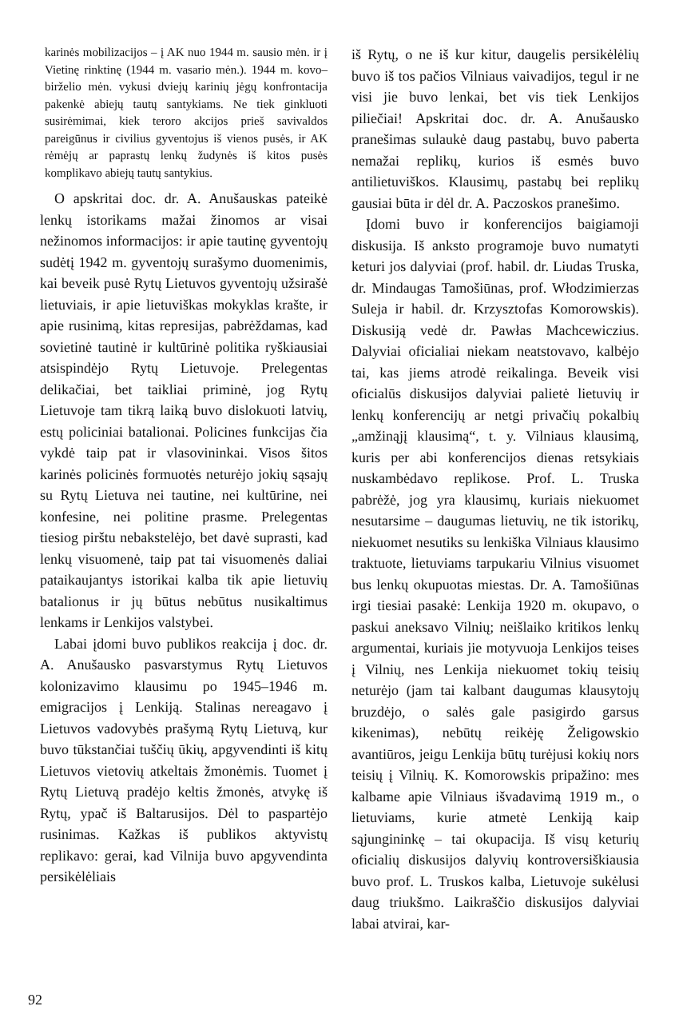karinės mobilizacijos – į AK nuo 1944 m. sausio mėn. ir į Vietinę rinktinę (1944 m. vasario mėn.). 1944 m. kovo–birželio mėn. vykusi dviejų karinių jėgų konfrontacija pakenkė abiejų tautų santykiams. Ne tiek ginkluoti susirėmimai, kiek teroro akcijos prieš savivaldos pareigūnus ir civilius gyventojus iš vienos pusės, ir AK rėmėjų ar paprastų lenkų žudynės iš kitos pusės komplikavo abiejų tautų santykius.
O apskritai doc. dr. A. Anušauskas pateikė lenkų istorikams mažai žinomos ar visai nežinomos informacijos: ir apie tautinę gyventojų sudėtį 1942 m. gyventojų surašymo duomenimis, kai beveik pusė Rytų Lietuvos gyventojų užsirašė lietuviais, ir apie lietuviškas mokyklas krašte, ir apie rusinimą, kitas represijas, pabrėždamas, kad sovietinė tautinė ir kultūrinė politika ryškiausiai atsispindėjo Rytų Lietuvoje. Prelegentas delikačiai, bet taikliai priminė, jog Rytų Lietuvoje tam tikrą laiką buvo dislokuoti latvių, estų policiniai batalionai. Policines funkcijas čia vykdė taip pat ir vlasovininkai. Visos šitos karinės policinės formuotės neturėjo jokių sąsajų su Rytų Lietuva nei tautine, nei kultūrine, nei konfesine, nei politine prasme. Prelegentas tiesiog pirštu nebakstelėjo, bet davė suprasti, kad lenkų visuomenė, taip pat tai visuomenės daliai pataikaujantys istorikai kalba tik apie lietuvių batalionus ir jų būtus nebūtus nusikaltimus lenkams ir Lenkijos valstybei.
Labai įdomi buvo publikos reakcija į doc. dr. A. Anušausko pasvarstymus Rytų Lietuvos kolonizavimo klausimu po 1945–1946 m. emigracijos į Lenkiją. Stalinas nereagavo į Lietuvos vadovybės prašymą Rytų Lietuvą, kur buvo tūkstančiai tuščių ūkių, apgyvendinti iš kitų Lietuvos vietovių atkeltais žmonėmis. Tuomet į Rytų Lietuvą pradėjo keltis žmonės, atvykę iš Rytų, ypač iš Baltarusijos. Dėl to paspartėjo rusinimas. Kažkas iš publikos aktyvistų replikavo: gerai, kad Vilnija buvo apgyvendinta persikėlėliais
iš Rytų, o ne iš kur kitur, daugelis persikėlėlių buvo iš tos pačios Vilniaus vaivadijos, tegul ir ne visi jie buvo lenkai, bet vis tiek Lenkijos piliečiai! Apskritai doc. dr. A. Anušausko pranešimas sulaukė daug pastabų, buvo paberta nemažai replikų, kurios iš esmės buvo antilietuviškos. Klausimų, pastabų bei replikų gausiai būta ir dėl dr. A. Paczoskos pranešimo.
Įdomi buvo ir konferencijos baigiamoji diskusija. Iš anksto programoje buvo numatyti keturi jos dalyviai (prof. habil. dr. Liudas Truska, dr. Mindaugas Tamošiūnas, prof. Włodzimierzas Suleja ir habil. dr. Krzysztofas Komorowskis). Diskusiją vedė dr. Pawłas Machcewiczius. Dalyviai oficialiai niekam neatstovavo, kalbėjo tai, kas jiems atrodė reikalinga. Beveik visi oficialūs diskusijos dalyviai palietė lietuvių ir lenkų konferencijų ar netgi privačių pokalbių „amžinąjį klausimą“, t. y. Vilniaus klausimą, kuris per abi konferencijos dienas retsykiais nuskambėdavo replikose. Prof. L. Truska pabrėžė, jog yra klausimų, kuriais niekuomet nesutarsime – daugumas lietuvių, ne tik istorikų, niekuomet nesutiks su lenkiška Vilniaus klausimo traktuote, lietuviams tarpukariu Vilnius visuomet bus lenkų okupuotas miestas. Dr. A. Tamošiūnas irgi tiesiai pasakė: Lenkija 1920 m. okupavo, o paskui aneksavo Vilnių; neišlaiko kritikos lenkų argumentai, kuriais jie motyvuoja Lenkijos teises į Vilnių, nes Lenkija niekuomet tokių teisių neturėjo (jam tai kalbant daugumas klausytojų bruzdėjo, o salės gale pasigirdo garsus kikenimas), nebūtų reikėję Želigowskio avantiūros, jeigu Lenkija būtų turėjusi kokių nors teisių į Vilnių. K. Komorowskis pripažino: mes kalbame apie Vilniaus išvadavimą 1919 m., o lietuviams, kurie atmetė Lenkiją kaip sąjungininkę – tai okupacija. Iš visų keturių oficialių diskusijos dalyvių kontroversiškiausia buvo prof. L. Truskos kalba, Lietuvoje sukėlusi daug triukšmo. Laikraščio diskusijos dalyviai labai atvirai, kar-
92